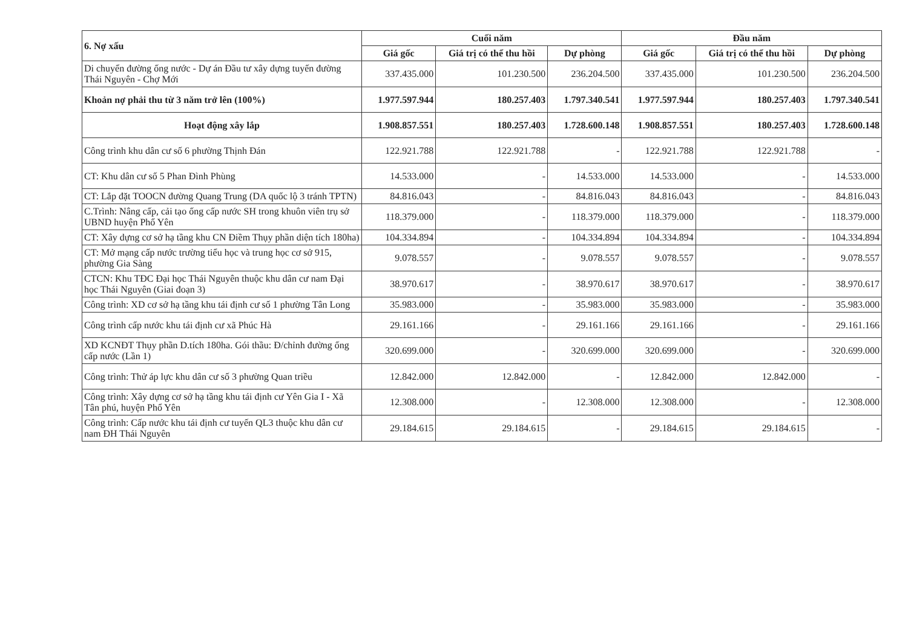| 6. Nợ xấu | Cuối năm | | | Đầu năm | | |
| --- | --- | --- | --- | --- | --- | --- |
| | Giá gốc | Giá trị có thể thu hồi | Dự phòng | Giá gốc | Giá trị có thể thu hồi | Dự phòng |
| Di chuyển đường ống nước - Dự án Đầu tư xây dựng tuyến đường Thái Nguyên - Chợ Mới | 337.435.000 | 101.230.500 | 236.204.500 | 337.435.000 | 101.230.500 | 236.204.500 |
| Khoản nợ phải thu từ 3 năm trở lên (100%) | 1.977.597.944 | 180.257.403 | 1.797.340.541 | 1.977.597.944 | 180.257.403 | 1.797.340.541 |
| Hoạt động xây lắp | 1.908.857.551 | 180.257.403 | 1.728.600.148 | 1.908.857.551 | 180.257.403 | 1.728.600.148 |
| Công trình khu dân cư số 6 phường Thịnh Đán | 122.921.788 | 122.921.788 | - | 122.921.788 | 122.921.788 | - |
| CT: Khu dân cư số 5 Phan Đình Phùng | 14.533.000 | - | 14.533.000 | 14.533.000 | - | 14.533.000 |
| CT: Lắp đặt TOOCN đường Quang Trung (DA quốc lộ 3 tránh TPTN) | 84.816.043 | - | 84.816.043 | 84.816.043 | - | 84.816.043 |
| C.Trình: Nâng cấp, cải tạo ống cấp nước SH trong khuôn viên trụ sở UBND huyện Phổ Yên | 118.379.000 | - | 118.379.000 | 118.379.000 | - | 118.379.000 |
| CT: Xây dựng cơ sở hạ tầng khu CN Điềm Thụy phần diện tích 180ha) | 104.334.894 | - | 104.334.894 | 104.334.894 | - | 104.334.894 |
| CT: Mở mạng cấp nước trường tiểu học và trung học cơ sở 915, phường Gia Sàng | 9.078.557 | - | 9.078.557 | 9.078.557 | - | 9.078.557 |
| CTCN: Khu TĐC Đại học Thái Nguyên thuộc khu dân cư nam Đại học Thái Nguyên (Giai đoạn 3) | 38.970.617 | - | 38.970.617 | 38.970.617 | - | 38.970.617 |
| Công trình: XD cơ sở hạ tầng khu tái định cư số 1 phường Tân Long | 35.983.000 | - | 35.983.000 | 35.983.000 | - | 35.983.000 |
| Công trình cấp nước khu tái định cư xã Phúc Hà | 29.161.166 | - | 29.161.166 | 29.161.166 | - | 29.161.166 |
| XD KCNĐT Thụy phần D.tích 180ha. Gói thầu: Đ/chỉnh đường ống cấp nước (Lần 1) | 320.699.000 | - | 320.699.000 | 320.699.000 | - | 320.699.000 |
| Công trình: Thử áp lực khu dân cư số 3 phường Quan triều | 12.842.000 | 12.842.000 | - | 12.842.000 | 12.842.000 | - |
| Công trình: Xây dựng cơ sở hạ tầng khu tái định cư Yên Gia I - Xã Tân phú, huyện Phổ Yên | 12.308.000 | - | 12.308.000 | 12.308.000 | - | 12.308.000 |
| Công trình: Cấp nước khu tái định cư tuyến QL3 thuộc khu dân cư nam ĐH Thái Nguyên | 29.184.615 | 29.184.615 | - | 29.184.615 | 29.184.615 | - |